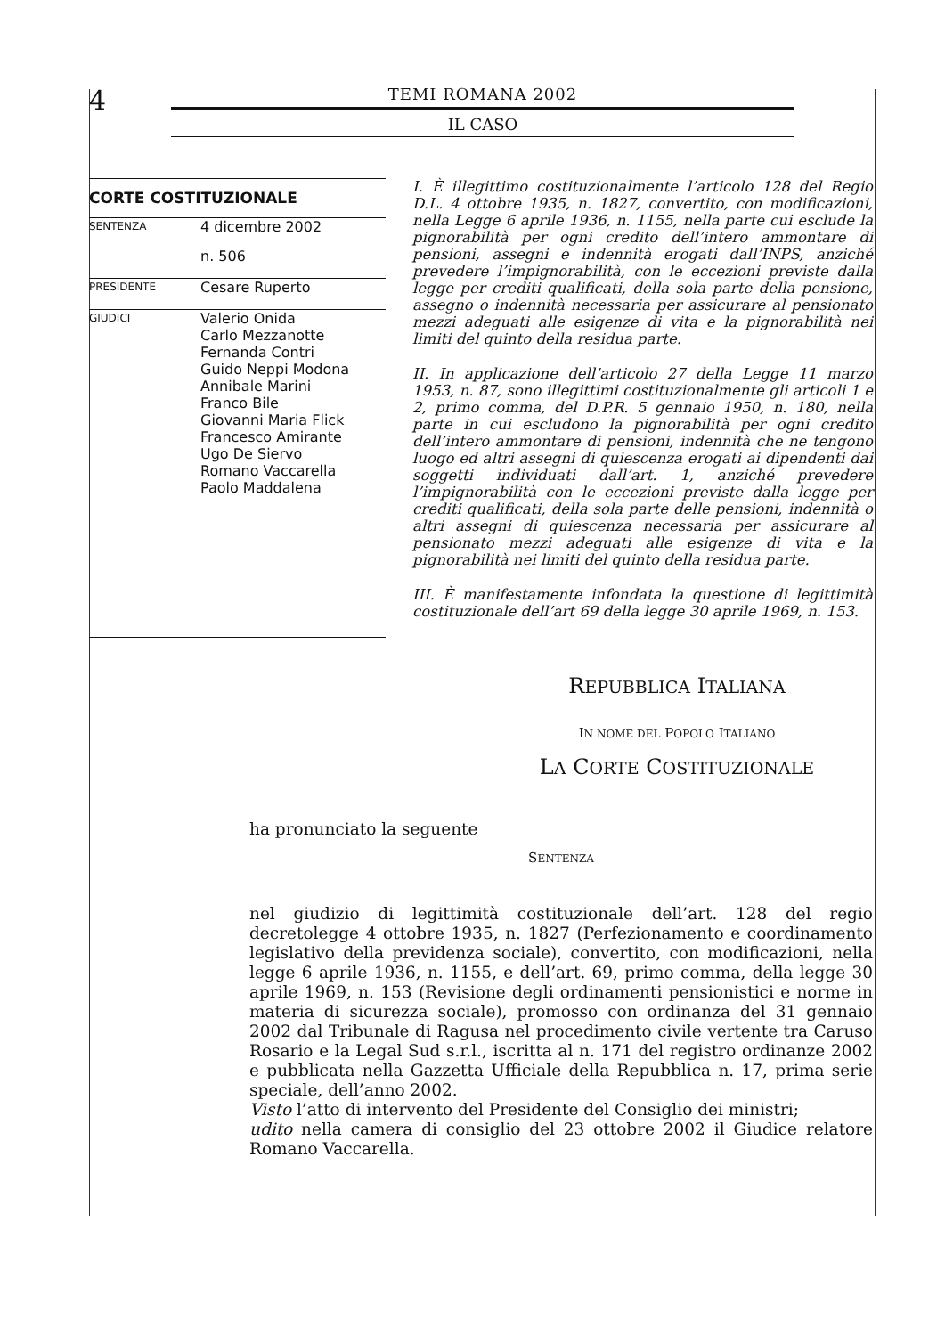4
TEMI ROMANA 2002
IL CASO
| CORTE COSTITUZIONALE | |
| --- | --- |
| SENTENZA | 4 dicembre 2002 |
| | n. 506 |
| PRESIDENTE | Cesare Ruperto |
| GIUDICI | Valerio Onida Carlo Mezzanotte Fernanda Contri Guido Neppi Modona Annibale Marini Franco Bile Giovanni Maria Flick Francesco Amirante Ugo De Siervo Romano Vaccarella Paolo Maddalena |
I. È illegittimo costituzionalmente l’articolo 128 del Regio D.L. 4 ottobre 1935, n. 1827, convertito, con modificazioni, nella Legge 6 aprile 1936, n. 1155, nella parte cui esclude la pignorabilità per ogni credito dell’intero ammontare di pensioni, assegni e indennità erogati dall’INPS, anziché prevedere l’impignorabilità, con le eccezioni previste dalla legge per crediti qualificati, della sola parte della pensione, assegno o indennità necessaria per assicurare al pensionato mezzi adeguati alle esigenze di vita e la pignorabilità nei limiti del quinto della residua parte.
II. In applicazione dell’articolo 27 della Legge 11 marzo 1953, n. 87, sono illegittimi costituzionalmente gli articoli 1 e 2, primo comma, del D.P.R. 5 gennaio 1950, n. 180, nella parte in cui escludono la pignorabilità per ogni credito dell’intero ammontare di pensioni, indennità che ne tengono luogo ed altri assegni di quiescenza erogati ai dipendenti dai soggetti individuati dall’art. 1, anziché prevedere l’impignorabilità con le eccezioni previste dalla legge per crediti qualificati, della sola parte delle pensioni, indennità o altri assegni di quiescenza necessaria per assicurare al pensionato mezzi adeguati alle esigenze di vita e la pignorabilità nei limiti del quinto della residua parte.
III. È manifestamente infondata la questione di legittimità costituzionale dell’art 69 della legge 30 aprile 1969, n. 153.
REPUBBLICA ITALIANA
IN NOME DEL POPOLO ITALIANO
LA CORTE COSTITUZIONALE
ha pronunciato la seguente
SENTENZA
nel giudizio di legittimità costituzionale dell’art. 128 del regio decretolegge 4 ottobre 1935, n. 1827 (Perfezionamento e coordinamento legislativo della previdenza sociale), convertito, con modificazioni, nella legge 6 aprile 1936, n. 1155, e dell’art. 69, primo comma, della legge 30 aprile 1969, n. 153 (Revisione degli ordinamenti pensionistici e norme in materia di sicurezza sociale), promosso con ordinanza del 31 gennaio 2002 dal Tribunale di Ragusa nel procedimento civile vertente tra Caruso Rosario e la Legal Sud s.r.l., iscritta al n. 171 del registro ordinanze 2002 e pubblicata nella Gazzetta Ufficiale della Repubblica n. 17, prima serie speciale, dell’anno 2002.
Visto l’atto di intervento del Presidente del Consiglio dei ministri;
udito nella camera di consiglio del 23 ottobre 2002 il Giudice relatore Romano Vaccarella.